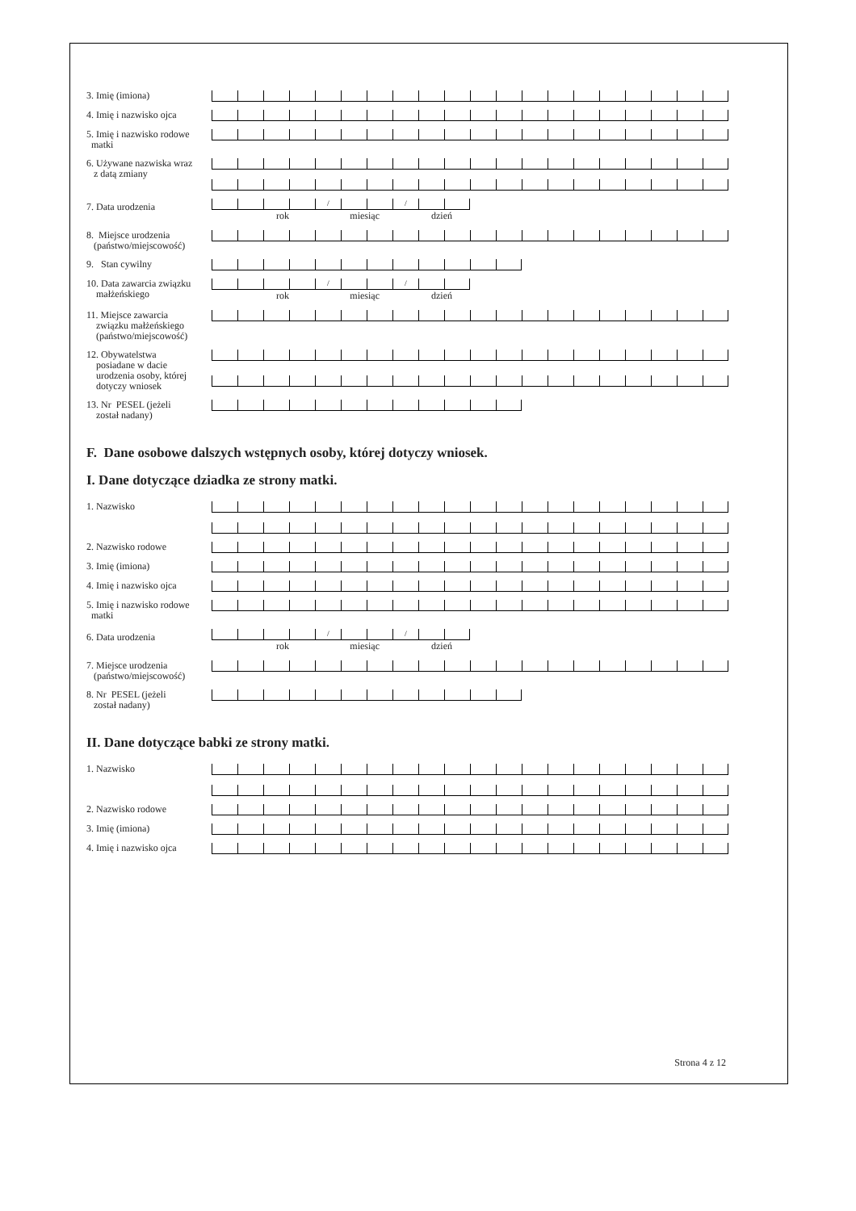3. Imię (imiona)
4. Imię i nazwisko ojca
5. Imię i nazwisko rodowe
matki
6. Używane nazwiska wraz
z datą zmiany
7. Data urodzenia
/ /
rok miesiąc dzień
8. Miejsce urodzenia
(państwo/miejscowość)
9. Stan cywilny
10. Data zawarcia związku
małżeńskiego
/ /
rok miesiąc dzień
11. Miejsce zawarcia
związku małżeńskiego
(państwo/miejscowość)
12. Obywatelstwa
posiadane w dacie
urodzenia osoby, której
dotyczy wniosek
13. Nr PESEL (jeżeli
został nadany)
F. Dane osobowe dalszych wstępnych osoby, której dotyczy wniosek.
I. Dane dotyczące dziadka ze strony matki.
1. Nazwisko
2. Nazwisko rodowe
3. Imię (imiona)
4. Imię i nazwisko ojca
5. Imię i nazwisko rodowe
matki
6. Data urodzenia
/ /
rok miesiąc dzień
7. Miejsce urodzenia
(państwo/miejscowość)
8. Nr PESEL (jeżeli
został nadany)
II. Dane dotyczące babki ze strony matki.
1. Nazwisko
2. Nazwisko rodowe
3. Imię (imiona)
4. Imię i nazwisko ojca
Strona 4 z 12